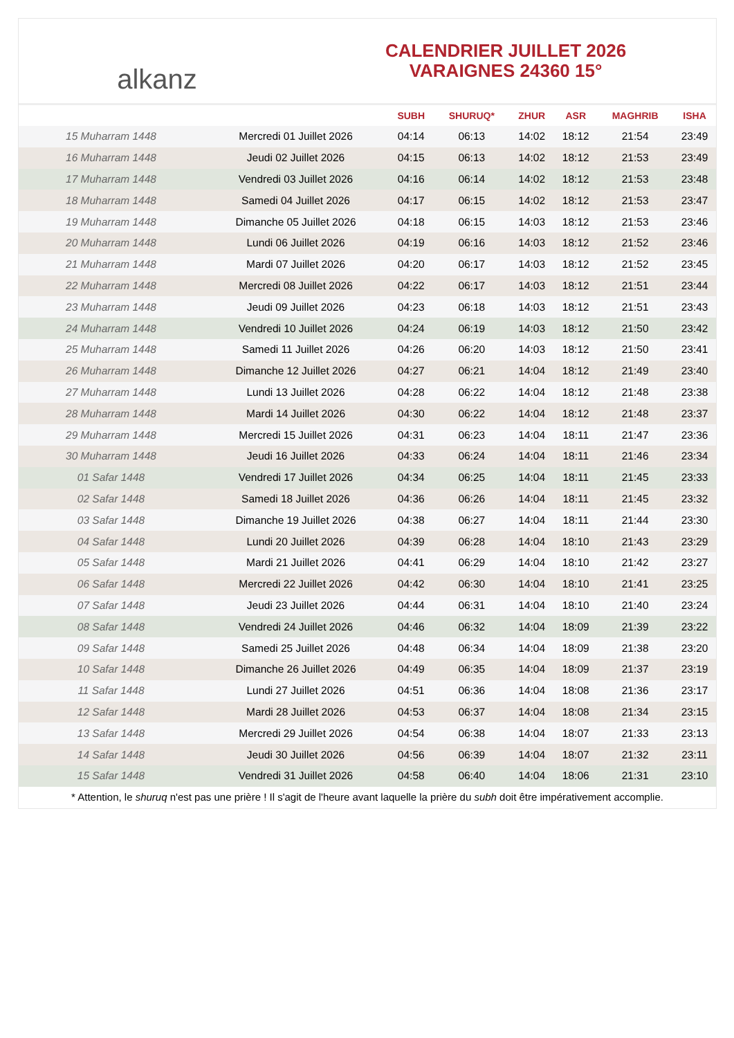alkanz
CALENDRIER JUILLET 2026
VARAIGNES 24360 15°
| | | SUBH | SHURUQ* | ZHUR | ASR | MAGHRIB | ISHA |
| --- | --- | --- | --- | --- | --- | --- | --- |
| 15 Muharram 1448 | Mercredi 01 Juillet 2026 | 04:14 | 06:13 | 14:02 | 18:12 | 21:54 | 23:49 |
| 16 Muharram 1448 | Jeudi 02 Juillet 2026 | 04:15 | 06:13 | 14:02 | 18:12 | 21:53 | 23:49 |
| 17 Muharram 1448 | Vendredi 03 Juillet 2026 | 04:16 | 06:14 | 14:02 | 18:12 | 21:53 | 23:48 |
| 18 Muharram 1448 | Samedi 04 Juillet 2026 | 04:17 | 06:15 | 14:02 | 18:12 | 21:53 | 23:47 |
| 19 Muharram 1448 | Dimanche 05 Juillet 2026 | 04:18 | 06:15 | 14:03 | 18:12 | 21:53 | 23:46 |
| 20 Muharram 1448 | Lundi 06 Juillet 2026 | 04:19 | 06:16 | 14:03 | 18:12 | 21:52 | 23:46 |
| 21 Muharram 1448 | Mardi 07 Juillet 2026 | 04:20 | 06:17 | 14:03 | 18:12 | 21:52 | 23:45 |
| 22 Muharram 1448 | Mercredi 08 Juillet 2026 | 04:22 | 06:17 | 14:03 | 18:12 | 21:51 | 23:44 |
| 23 Muharram 1448 | Jeudi 09 Juillet 2026 | 04:23 | 06:18 | 14:03 | 18:12 | 21:51 | 23:43 |
| 24 Muharram 1448 | Vendredi 10 Juillet 2026 | 04:24 | 06:19 | 14:03 | 18:12 | 21:50 | 23:42 |
| 25 Muharram 1448 | Samedi 11 Juillet 2026 | 04:26 | 06:20 | 14:03 | 18:12 | 21:50 | 23:41 |
| 26 Muharram 1448 | Dimanche 12 Juillet 2026 | 04:27 | 06:21 | 14:04 | 18:12 | 21:49 | 23:40 |
| 27 Muharram 1448 | Lundi 13 Juillet 2026 | 04:28 | 06:22 | 14:04 | 18:12 | 21:48 | 23:38 |
| 28 Muharram 1448 | Mardi 14 Juillet 2026 | 04:30 | 06:22 | 14:04 | 18:12 | 21:48 | 23:37 |
| 29 Muharram 1448 | Mercredi 15 Juillet 2026 | 04:31 | 06:23 | 14:04 | 18:11 | 21:47 | 23:36 |
| 30 Muharram 1448 | Jeudi 16 Juillet 2026 | 04:33 | 06:24 | 14:04 | 18:11 | 21:46 | 23:34 |
| 01 Safar 1448 | Vendredi 17 Juillet 2026 | 04:34 | 06:25 | 14:04 | 18:11 | 21:45 | 23:33 |
| 02 Safar 1448 | Samedi 18 Juillet 2026 | 04:36 | 06:26 | 14:04 | 18:11 | 21:45 | 23:32 |
| 03 Safar 1448 | Dimanche 19 Juillet 2026 | 04:38 | 06:27 | 14:04 | 18:11 | 21:44 | 23:30 |
| 04 Safar 1448 | Lundi 20 Juillet 2026 | 04:39 | 06:28 | 14:04 | 18:10 | 21:43 | 23:29 |
| 05 Safar 1448 | Mardi 21 Juillet 2026 | 04:41 | 06:29 | 14:04 | 18:10 | 21:42 | 23:27 |
| 06 Safar 1448 | Mercredi 22 Juillet 2026 | 04:42 | 06:30 | 14:04 | 18:10 | 21:41 | 23:25 |
| 07 Safar 1448 | Jeudi 23 Juillet 2026 | 04:44 | 06:31 | 14:04 | 18:10 | 21:40 | 23:24 |
| 08 Safar 1448 | Vendredi 24 Juillet 2026 | 04:46 | 06:32 | 14:04 | 18:09 | 21:39 | 23:22 |
| 09 Safar 1448 | Samedi 25 Juillet 2026 | 04:48 | 06:34 | 14:04 | 18:09 | 21:38 | 23:20 |
| 10 Safar 1448 | Dimanche 26 Juillet 2026 | 04:49 | 06:35 | 14:04 | 18:09 | 21:37 | 23:19 |
| 11 Safar 1448 | Lundi 27 Juillet 2026 | 04:51 | 06:36 | 14:04 | 18:08 | 21:36 | 23:17 |
| 12 Safar 1448 | Mardi 28 Juillet 2026 | 04:53 | 06:37 | 14:04 | 18:08 | 21:34 | 23:15 |
| 13 Safar 1448 | Mercredi 29 Juillet 2026 | 04:54 | 06:38 | 14:04 | 18:07 | 21:33 | 23:13 |
| 14 Safar 1448 | Jeudi 30 Juillet 2026 | 04:56 | 06:39 | 14:04 | 18:07 | 21:32 | 23:11 |
| 15 Safar 1448 | Vendredi 31 Juillet 2026 | 04:58 | 06:40 | 14:04 | 18:06 | 21:31 | 23:10 |
* Attention, le shuruq n'est pas une prière ! Il s'agit de l'heure avant laquelle la prière du subh doit être impérativement accomplie.